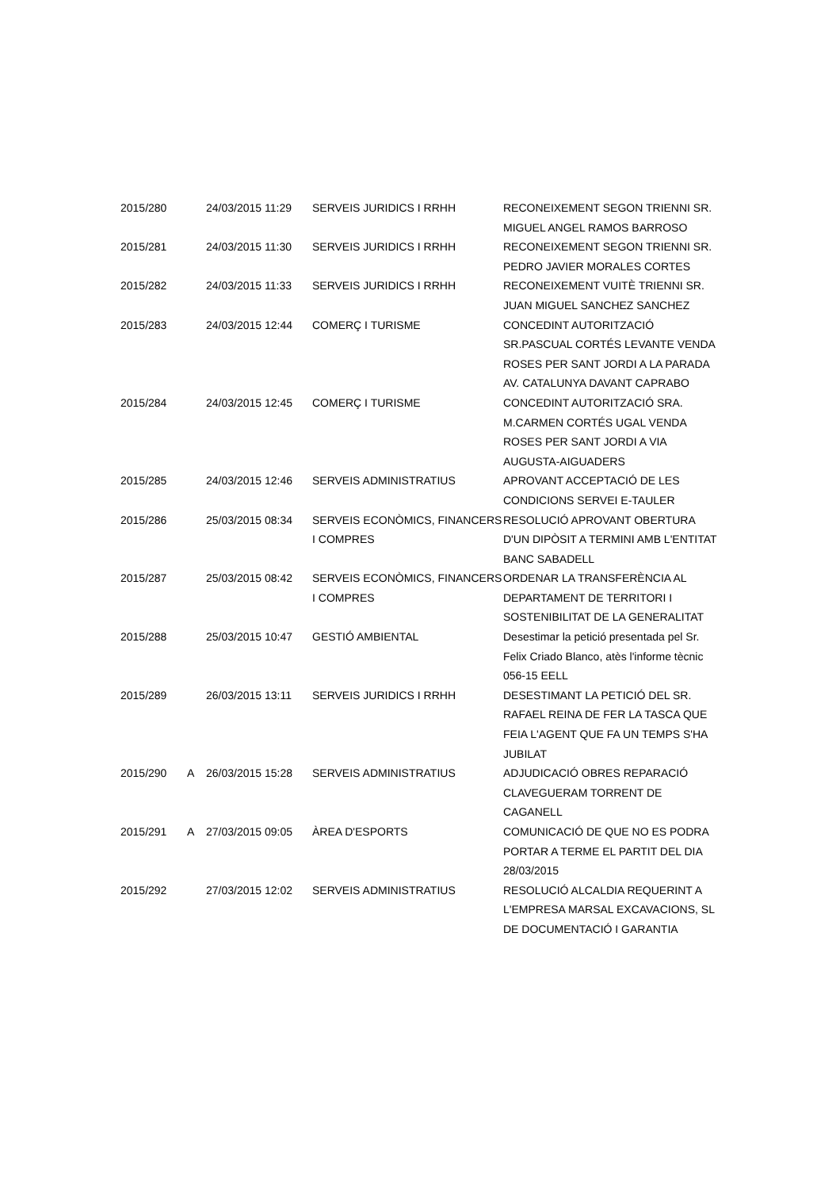| 2015/280 | | 24/03/2015 11:29 | SERVEIS JURIDICS I RRHH | RECONEIXEMENT SEGON TRIENNI SR. MIGUEL ANGEL RAMOS BARROSO |
| 2015/281 | | 24/03/2015 11:30 | SERVEIS JURIDICS I RRHH | RECONEIXEMENT SEGON TRIENNI SR. PEDRO JAVIER MORALES CORTES |
| 2015/282 | | 24/03/2015 11:33 | SERVEIS JURIDICS I RRHH | RECONEIXEMENT VUITÈ TRIENNI SR. JUAN MIGUEL SANCHEZ SANCHEZ |
| 2015/283 | | 24/03/2015 12:44 | COMERÇ I TURISME | CONCEDINT AUTORITZACIÓ SR.PASCUAL CORTÉS LEVANTE VENDA ROSES PER SANT JORDI A LA PARADA AV. CATALUNYA DAVANT CAPRABO |
| 2015/284 | | 24/03/2015 12:45 | COMERÇ I TURISME | CONCEDINT AUTORITZACIÓ SRA. M.CARMEN CORTÉS UGAL VENDA ROSES PER SANT JORDI A VIA AUGUSTA-AIGUADERS |
| 2015/285 | | 24/03/2015 12:46 | SERVEIS ADMINISTRATIUS | APROVANT ACCEPTACIÓ DE LES CONDICIONS SERVEI E-TAULER |
| 2015/286 | | 25/03/2015 08:34 | SERVEIS ECONÒMICS, FINANCERS I COMPRES | RESOLUCIÓ APROVANT OBERTURA D'UN DIPÒSIT A TERMINI AMB L'ENTITAT BANC SABADELL |
| 2015/287 | | 25/03/2015 08:42 | SERVEIS ECONÒMICS, FINANCERS I COMPRES | ORDENAR LA TRANSFERÈNCIA AL DEPARTAMENT DE TERRITORI I SOSTENIBILITAT DE LA GENERALITAT |
| 2015/288 | | 25/03/2015 10:47 | GESTIÓ AMBIENTAL | Desestimar la petició presentada pel Sr. Felix Criado Blanco, atès l'informe tècnic 056-15 EELL |
| 2015/289 | | 26/03/2015 13:11 | SERVEIS JURIDICS I RRHH | DESESTIMANT LA PETICIÓ DEL SR. RAFAEL REINA DE FER LA TASCA QUE FEIA L'AGENT QUE FA UN TEMPS S'HA JUBILAT |
| 2015/290 | A | 26/03/2015 15:28 | SERVEIS ADMINISTRATIUS | ADJUDICACIÓ OBRES REPARACIÓ CLAVEGUERAM TORRENT DE CAGANELL |
| 2015/291 | A | 27/03/2015 09:05 | ÀREA D'ESPORTS | COMUNICACIÓ DE QUE NO ES PODRA PORTAR A TERME EL PARTIT DEL DIA 28/03/2015 |
| 2015/292 | | 27/03/2015 12:02 | SERVEIS ADMINISTRATIUS | RESOLUCIÓ ALCALDIA REQUERINT A L'EMPRESA MARSAL EXCAVACIONS, SL DE DOCUMENTACIÓ I GARANTIA |